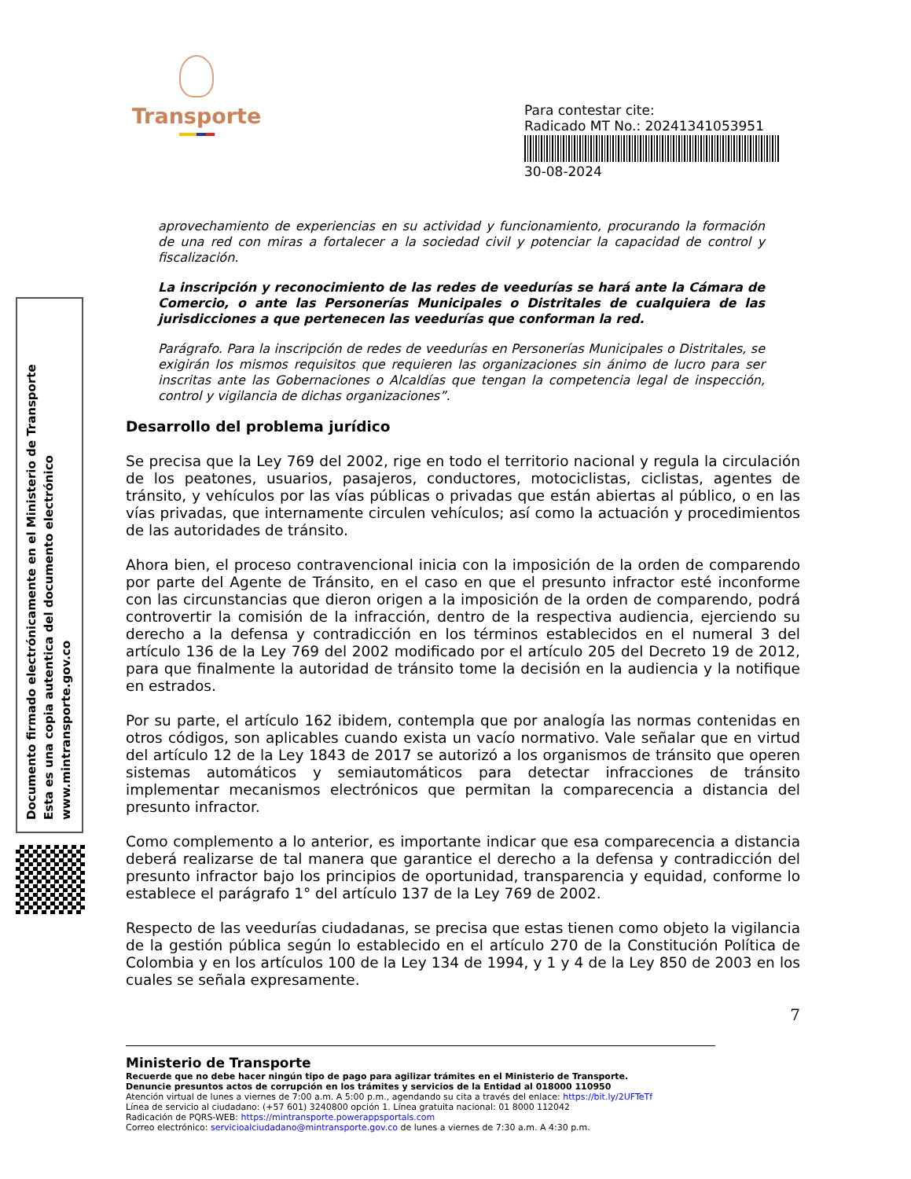Transporte
Para contestar cite:
Radicado MT No.: 20241341053951
30-08-2024
Documento firmado electrónicamente en el Ministerio de Transporte
Esta es una copia autentica del documento electrónico
www.mintransporte.gov.co
aprovechamiento de experiencias en su actividad y funcionamiento, procurando la formación de una red con miras a fortalecer a la sociedad civil y potenciar la capacidad de control y fiscalización.
La inscripción y reconocimiento de las redes de veedurías se hará ante la Cámara de Comercio, o ante las Personerías Municipales o Distritales de cualquiera de las jurisdicciones a que pertenecen las veedurías que conforman la red.
Parágrafo. Para la inscripción de redes de veedurías en Personerías Municipales o Distritales, se exigirán los mismos requisitos que requieren las organizaciones sin ánimo de lucro para ser inscritas ante las Gobernaciones o Alcaldías que tengan la competencia legal de inspección, control y vigilancia de dichas organizaciones”.
Desarrollo del problema jurídico
Se precisa que la Ley 769 del 2002, rige en todo el territorio nacional y regula la circulación de los peatones, usuarios, pasajeros, conductores, motociclistas, ciclistas, agentes de tránsito, y vehículos por las vías públicas o privadas que están abiertas al público, o en las vías privadas, que internamente circulen vehículos; así como la actuación y procedimientos de las autoridades de tránsito.
Ahora bien, el proceso contravencional inicia con la imposición de la orden de comparendo por parte del Agente de Tránsito, en el caso en que el presunto infractor esté inconforme con las circunstancias que dieron origen a la imposición de la orden de comparendo, podrá controvertir la comisión de la infracción, dentro de la respectiva audiencia, ejerciendo su derecho a la defensa y contradicción en los términos establecidos en el numeral 3 del artículo 136 de la Ley 769 del 2002 modificado por el artículo 205 del Decreto 19 de 2012, para que finalmente la autoridad de tránsito tome la decisión en la audiencia y la notifique en estrados.
Por su parte, el artículo 162 ibidem, contempla que por analogía las normas contenidas en otros códigos, son aplicables cuando exista un vacío normativo. Vale señalar que en virtud del artículo 12 de la Ley 1843 de 2017 se autorizó a los organismos de tránsito que operen sistemas automáticos y semiautomáticos para detectar infracciones de tránsito implementar mecanismos electrónicos que permitan la comparecencia a distancia del presunto infractor.
Como complemento a lo anterior, es importante indicar que esa comparecencia a distancia deberá realizarse de tal manera que garantice el derecho a la defensa y contradicción del presunto infractor bajo los principios de oportunidad, transparencia y equidad, conforme lo establece el parágrafo 1° del artículo 137 de la Ley 769 de 2002.
Respecto de las veedurías ciudadanas, se precisa que estas tienen como objeto la vigilancia de la gestión pública según lo establecido en el artículo 270 de la Constitución Política de Colombia y en los artículos 100 de la Ley 134 de 1994, y 1 y 4 de la Ley 850 de 2003 en los cuales se señala expresamente.
7
Ministerio de Transporte
Recuerde que no debe hacer ningún tipo de pago para agilizar trámites en el Ministerio de Transporte.
Denuncie presuntos actos de corrupción en los trámites y servicios de la Entidad al 018000 110950
Atención virtual de lunes a viernes de 7:00 a.m. A 5:00 p.m., agendando su cita a través del enlace: https://bit.ly/2UFTeTf
Línea de servicio al ciudadano: (+57 601) 3240800 opción 1. Línea gratuita nacional: 01 8000 112042
Radicación de PQRS-WEB: https://mintransporte.powerappsportals.com
Correo electrónico: servicioalciudadano@mintransporte.gov.co de lunes a viernes de 7:30 a.m. A 4:30 p.m.